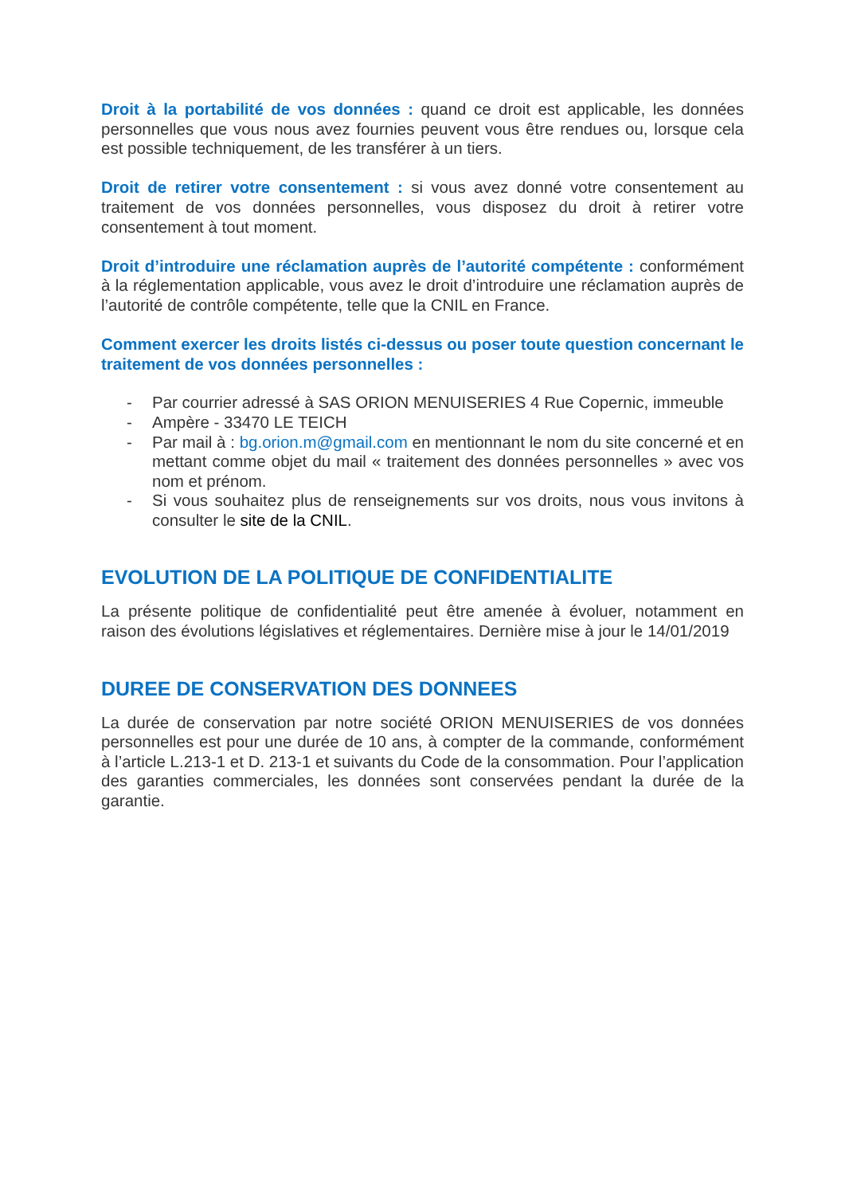Droit à la portabilité de vos données : quand ce droit est applicable, les données personnelles que vous nous avez fournies peuvent vous être rendues ou, lorsque cela est possible techniquement, de les transférer à un tiers.
Droit de retirer votre consentement : si vous avez donné votre consentement au traitement de vos données personnelles, vous disposez du droit à retirer votre consentement à tout moment.
Droit d’introduire une réclamation auprès de l’autorité compétente : conformément à la réglementation applicable, vous avez le droit d’introduire une réclamation auprès de l’autorité de contrôle compétente, telle que la CNIL en France.
Comment exercer les droits listés ci-dessus ou poser toute question concernant le traitement de vos données personnelles :
- Par courrier adressé à SAS ORION MENUISERIES 4 Rue Copernic, immeuble
- Ampère - 33470 LE TEICH
- Par mail à : bg.orion.m@gmail.com en mentionnant le nom du site concerné et en mettant comme objet du mail « traitement des données personnelles » avec vos nom et prénom.
- Si vous souhaitez plus de renseignements sur vos droits, nous vous invitons à consulter le site de la CNIL.
EVOLUTION DE LA POLITIQUE DE CONFIDENTIALITE
La présente politique de confidentialité peut être amenée à évoluer, notamment en raison des évolutions législatives et réglementaires. Dernière mise à jour le 14/01/2019
DUREE DE CONSERVATION DES DONNEES
La durée de conservation par notre société ORION MENUISERIES de vos données personnelles est pour une durée de 10 ans, à compter de la commande, conformément à l’article L.213-1 et D. 213-1 et suivants du Code de la consommation. Pour l’application des garanties commerciales, les données sont conservées pendant la durée de la garantie.